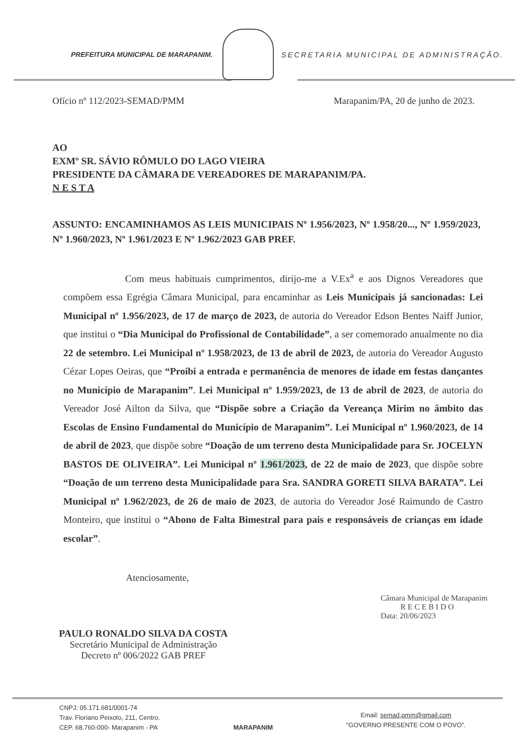PREFEITURA MUNICIPAL DE MARAPANIM.
SECRETARIA MUNICIPAL DE ADMINISTRAÇÃO.
Ofício nº 112/2023-SEMAD/PMM Marapanim/PA, 20 de junho de 2023.
AO
EXMº SR. SÁVIO RÔMULO DO LAGO VIEIRA
PRESIDENTE DA CÂMARA DE VEREADORES DE MARAPANIM/PA.
N E S T A
ASSUNTO: ENCAMINHAMOS AS LEIS MUNICIPAIS Nº 1.956/2023, Nº 1.958/20..., Nº 1.959/2023, Nº 1.960/2023, Nº 1.961/2023 E Nº 1.962/2023 GAB PREF.
Com meus habituais cumprimentos, dirijo-me a V.Ex<sup>a</sup> e aos Dignos Vereadores que compõem essa Egrégia Câmara Municipal, para encaminhar as Leis Municipais já sancionadas: Lei Municipal nº 1.956/2023, de 17 de março de 2023, de autoria do Vereador Edson Bentes Naiff Junior, que institui o “Dia Municipal do Profissional de Contabilidade”, a ser comemorado anualmente no dia 22 de setembro. Lei Municipal nº 1.958/2023, de 13 de abril de 2023, de autoria do Vereador Augusto Cézar Lopes Oeiras, que “Proibi a entrada e permanência de menores de idade em festas dançantes no Município de Marapanim”. Lei Municipal nº 1.959/2023, de 13 de abril de 2023, de autoria do Vereador José Ailton da Silva, que “Dispõe sobre a Criação da Vereança Mirim no âmbito das Escolas de Ensino Fundamental do Município de Marapanim”. Lei Municipal nº 1.960/2023, de 14 de abril de 2023, que dispõe sobre “Doação de um terreno desta Municipalidade para Sr. JOCELYN BASTOS DE OLIVEIRA”. Lei Municipal nº 1.961/2023, de 22 de maio de 2023, que dispõe sobre “Doação de um terreno desta Municipalidade para Sra. SANDRA GORETI SILVA BARATA”. Lei Municipal nº 1.962/2023, de 26 de maio de 2023, de autoria do Vereador José Raimundo de Castro Monteiro, que institui o “Abono de Falta Bimestral para pais e responsáveis de crianças em idade escolar”.
Atenciosamente,
PAULO RONALDO SILVA DA COSTA
Secretário Municipal de Administração
Decreto nº 006/2022 GAB PREF
Câmara Municipal de Marapanim
RECEBIDO
Data: 20/06/2023
CNPJ: 05.171.681/0001-74
Trav. Floriano Peixoto, 211, Centro.
CEP. 68.760-000- Marapanim - PA
MARAPANIM
Email: semad.pmm@gmail.com
“GOVERNO PRESENTE COM O POVO”.